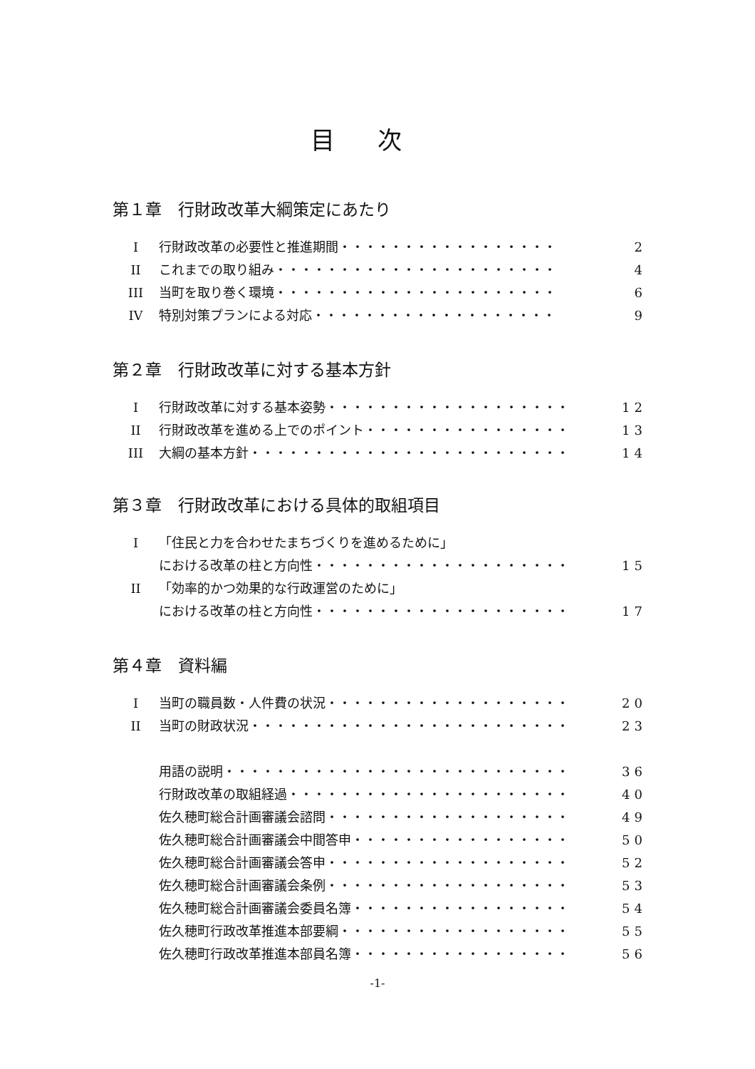目次
第１章　行財政改革大綱策定にあたり
I行財政改革の必要性と推進期間・・・・・・・・・・・・・・・・・ 2
II これまでの取り組み・・・・・・・・・・・・・・・・・・・・・・ 4
III 当町を取り巻く環境・・・・・・・・・・・・・・・・・・・・・・ 6
IV 特別対策プランによる対応・・・・・・・・・・・・・・・・・・・ 9
第２章　行財政改革に対する基本方針
I行財政改革に対する基本姿勢・・・・・・・・・・・・・・・・・・・ 12
II 行財政改革を進める上でのポイント・・・・・・・・・・・・・・・・ 13
III 大綱の基本方針・・・・・・・・・・・・・・・・・・・・・・・・・ 14
第３章　行財政改革における具体的取組項目
I 「住民と力を合わせたまちづくりを進めるために」
における改革の柱と方向性・・・・・・・・・・・・・・・・・・・・ 15
II 「効率的かつ効果的な行政運営のために」
における改革の柱と方向性・・・・・・・・・・・・・・・・・・・・ 17
第４章　資料編
I当町の職員数・人件費の状況・・・・・・・・・・・・・・・・・・・ 20
II 当町の財政状況・・・・・・・・・・・・・・・・・・・・・・・・・ 23
用語の説明・・・・・・・・・・・・・・・・・・・・・・・・・・・ 36
行財政改革の取組経過・・・・・・・・・・・・・・・・・・・・・・ 40
佐久穂町総合計画審議会諮問・・・・・・・・・・・・・・・・・・・ 49
佐久穂町総合計画審議会中間答申・・・・・・・・・・・・・・・・・ 50
佐久穂町総合計画審議会答申・・・・・・・・・・・・・・・・・・・ 52
佐久穂町総合計画審議会条例・・・・・・・・・・・・・・・・・・・ 53
佐久穂町総合計画審議会委員名簿・・・・・・・・・・・・・・・・・ 54
佐久穂町行政改革推進本部要綱・・・・・・・・・・・・・・・・・・ 55
佐久穂町行政改革推進本部員名簿・・・・・・・・・・・・・・・・・ 56
-1-